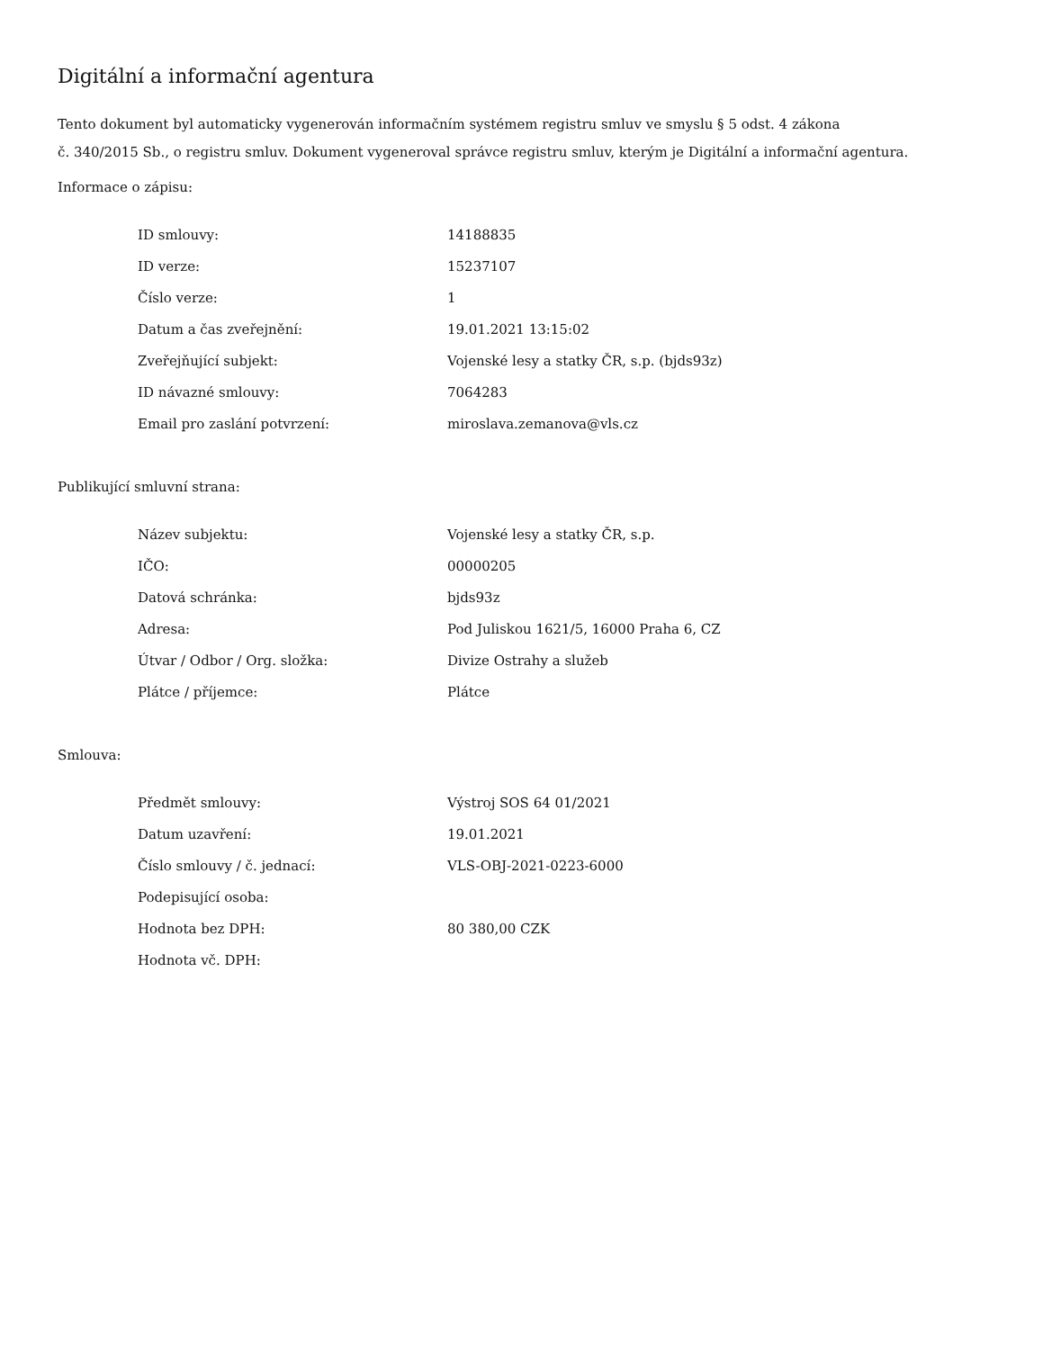Digitální a informační agentura
Tento dokument byl automaticky vygenerován informačním systémem registru smluv ve smyslu § 5 odst. 4 zákona
č. 340/2015 Sb., o registru smluv. Dokument vygeneroval správce registru smluv, kterým je Digitální a informační agentura.
Informace o zápisu:
| ID smlouvy: | 14188835 |
| ID verze: | 15237107 |
| Číslo verze: | 1 |
| Datum a čas zveřejnění: | 19.01.2021 13:15:02 |
| Zveřejňující subjekt: | Vojenské lesy a statky ČR, s.p. (bjds93z) |
| ID návazné smlouvy: | 7064283 |
| Email pro zaslání potvrzení: | miroslava.zemanova@vls.cz |
Publikující smluvní strana:
| Název subjektu: | Vojenské lesy a statky ČR, s.p. |
| IČO: | 00000205 |
| Datová schránka: | bjds93z |
| Adresa: | Pod Juliskou 1621/5, 16000 Praha 6, CZ |
| Útvar / Odbor / Org. složka: | Divize Ostrahy a služeb |
| Plátce / příjemce: | Plátce |
Smlouva:
| Předmět smlouvy: | Výstroj SOS 64 01/2021 |
| Datum uzavření: | 19.01.2021 |
| Číslo smlouvy / č. jednací: | VLS-OBJ-2021-0223-6000 |
| Podepisující osoba: | |
| Hodnota bez DPH: | 80 380,00 CZK |
| Hodnota vč. DPH: | |